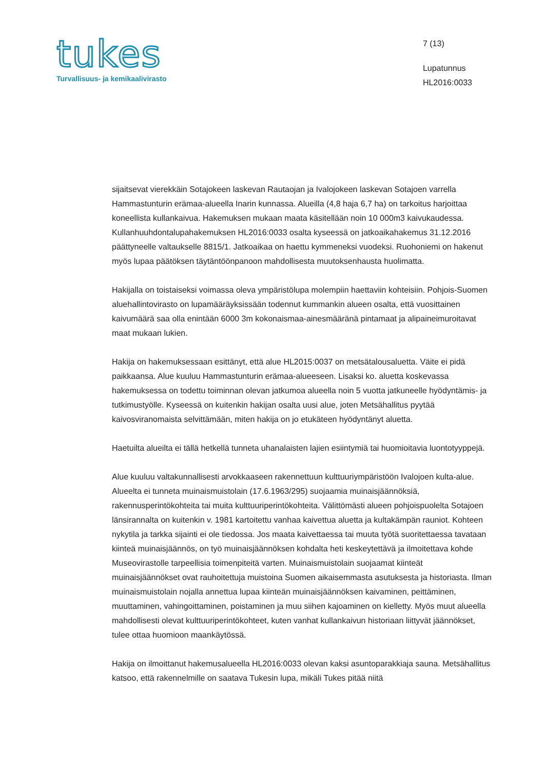tukes
Turvallisuus- ja kemikaalivirasto
7 (13)
Lupatunnus
HL2016:0033
sijaitsevat vierekkäin Sotajokeen laskevan Rautaojan ja Ivalojokeen laskevan Sotajoen varrella Hammastunturin erämaa-alueella Inarin kunnassa. Alueilla (4,8 haja 6,7 ha) on tarkoitus harjoittaa koneellista kullankaivua. Hakemuksen mukaan maata käsitellään noin 10 000m3 kaivukaudessa. Kullanhuuhdontalupahakemuksen HL2016:0033 osalta kyseessä on jatkoaikahakemus 31.12.2016 päättyneelle valtaukselle 8815/1. Jatkoaikaa on haettu kymmeneksi vuodeksi. Ruohoniemi on hakenut myös lupaa päätöksen täytäntöönpanoon mahdollisesta muutoksenhausta huolimatta.
Hakijalla on toistaiseksi voimassa oleva ympäristölupa molempiin haettaviin kohteisiin. Pohjois-Suomen aluehallintovirasto on lupamääräyksissään todennut kummankin alueen osalta, että vuosittainen kaivumäärä saa olla enintään 6000 3m kokonaismaa-ainesmääränä pintamaat ja alipaineimuroitavat maat mukaan lukien.
Hakija on hakemuksessaan esittänyt, että alue HL2015:0037 on metsätalousaluetta. Väite ei pidä paikkaansa. Alue kuuluu Hammastunturin erämaa-alueeseen. Lisaksi ko. aluetta koskevassa hakemuksessa on todettu toiminnan olevan jatkumoa alueella noin 5 vuotta jatkuneelle hyödyntämis- ja tutkimustyölle. Kyseessä on kuitenkin hakijan osalta uusi alue, joten Metsähallitus pyytää kaivosviranomaista selvittämään, miten hakija on jo etukäteen hyödyntänyt aluetta.
Haetuilta alueilta ei tällä hetkellä tunneta uhanalaisten lajien esiintymiä tai huomioitavia luontotyyppejä.
Alue kuuluu valtakunnallisesti arvokkaaseen rakennettuun kulttuuriympäristöön Ivalojoen kulta-alue. Alueelta ei tunneta muinaismuistolain (17.6.1963/295) suojaamia muinaisjäännöksiä, rakennusperintökohteita tai muita kulttuuriperintökohteita. Välittömästi alueen pohjoispuolelta Sotajoen länsirannalta on kuitenkin v. 1981 kartoitettu vanhaa kaivettua aluetta ja kultakämpän rauniot. Kohteen nykytila ja tarkka sijainti ei ole tiedossa. Jos maata kaivettaessa tai muuta työtä suoritettaessa tavataan kiinteä muinaisjäännös, on työ muinaisjäännöksen kohdalta heti keskeytettävä ja ilmoitettava kohde Museovirastolle tarpeellisia toimenpiteitä varten. Muinaismuistolain suojaamat kiinteät muinaisjäännökset ovat rauhoitettuja muistoina Suomen aikaisemmasta asutuksesta ja historiasta. Ilman muinaismuistolain nojalla annettua lupaa kiinteän muinaisjäännöksen kaivaminen, peittäminen, muuttaminen, vahingoittaminen, poistaminen ja muu siihen kajoaminen on kielletty. Myös muut alueella mahdollisesti olevat kulttuuriperintökohteet, kuten vanhat kullankaivun historiaan liittyvät jäännökset, tulee ottaa huomioon maankäytössä.
Hakija on ilmoittanut hakemusalueella HL2016:0033 olevan kaksi asuntoparakkiaja sauna. Metsähallitus katsoo, että rakennelmille on saatava Tukesin lupa, mikäli Tukes pitää niitä